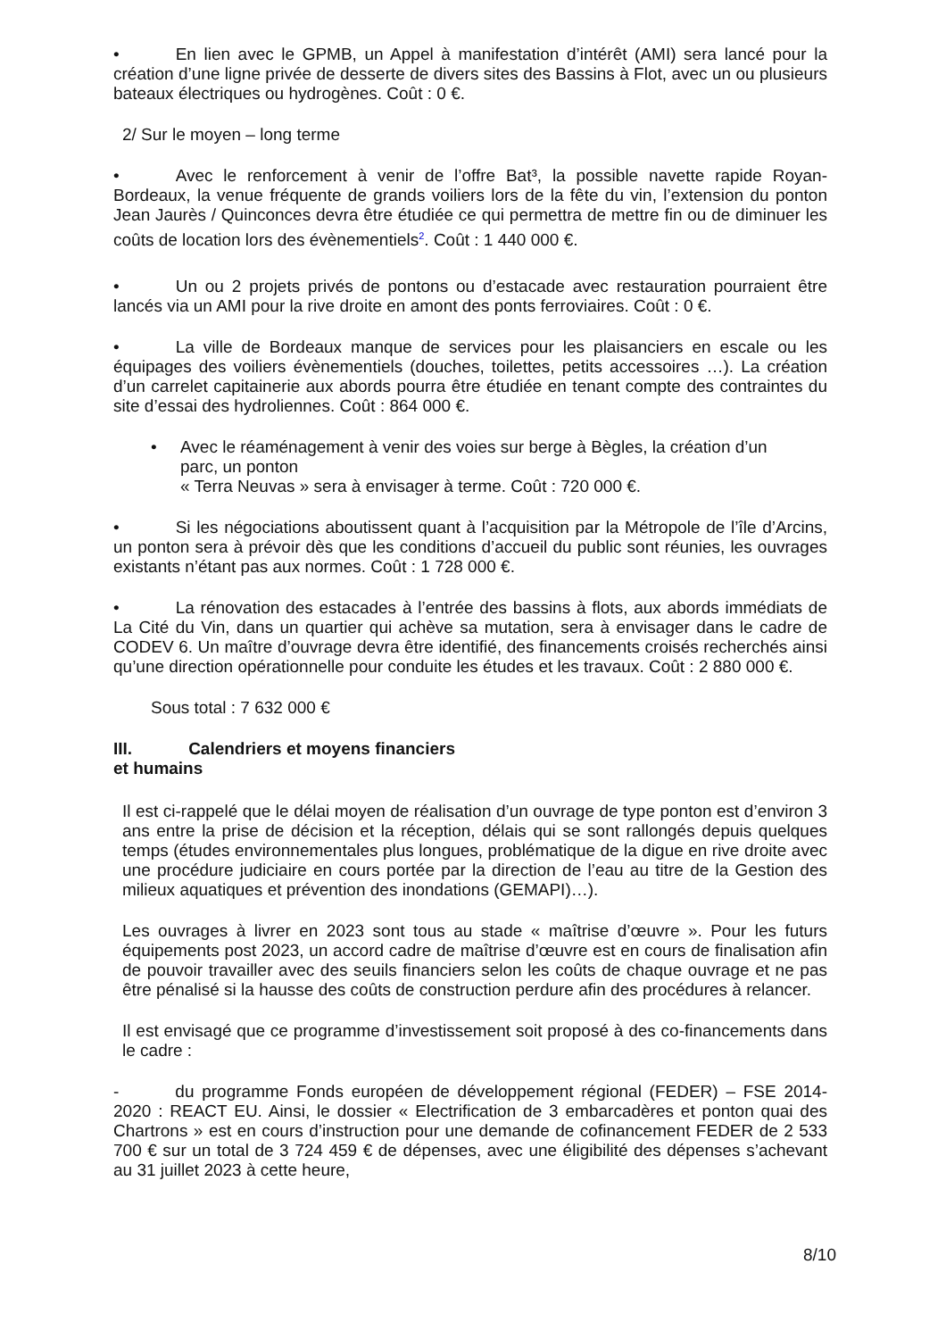• En lien avec le GPMB, un Appel à manifestation d’intérêt (AMI) sera lancé pour la création d’une ligne privée de desserte de divers sites des Bassins à Flot, avec un ou plusieurs bateaux électriques ou hydrogènes. Coût : 0 €.
2/ Sur le moyen – long terme
• Avec le renforcement à venir de l’offre Bat³, la possible navette rapide Royan-Bordeaux, la venue fréquente de grands voiliers lors de la fête du vin, l’extension du ponton Jean Jaurès / Quinconces devra être étudiée ce qui permettra de mettre fin ou de diminuer les coûts de location lors des évènementiels<sup>2</sup>. Coût : 1 440 000 €.
• Un ou 2 projets privés de pontons ou d’estacade avec restauration pourraient être lancés via un AMI pour la rive droite en amont des ponts ferroviaires. Coût : 0 €.
• La ville de Bordeaux manque de services pour les plaisanciers en escale ou les équipages des voiliers évènementiels (douches, toilettes, petits accessoires …). La création d’un carrelet capitainerie aux abords pourra être étudiée en tenant compte des contraintes du site d’essai des hydroliennes. Coût : 864 000 €.
• Avec le réaménagement à venir des voies sur berge à Bègles, la création d’un parc, un ponton
« Terra Neuvas » sera à envisager à terme. Coût : 720 000 €.
• Si les négociations aboutissent quant à l’acquisition par la Métropole de l’île d’Arcins, un ponton sera à prévoir dès que les conditions d’accueil du public sont réunies, les ouvrages existants n’étant pas aux normes. Coût : 1 728 000 €.
• La rénovation des estacades à l’entrée des bassins à flots, aux abords immédiats de La Cité du Vin, dans un quartier qui achève sa mutation, sera à envisager dans le cadre de CODEV 6. Un maître d’ouvrage devra être identifié, des financements croisés recherchés ainsi qu’une direction opérationnelle pour conduite les études et les travaux. Coût : 2 880 000 €.
Sous total : 7 632 000 €
III. Calendriers et moyens financiers
et humains
Il est ci-rappelé que le délai moyen de réalisation d’un ouvrage de type ponton est d’environ 3 ans entre la prise de décision et la réception, délais qui se sont rallongés depuis quelques temps (études environnementales plus longues, problématique de la digue en rive droite avec une procédure judiciaire en cours portée par la direction de l’eau au titre de la Gestion des milieux aquatiques et prévention des inondations (GEMAPI)…).
Les ouvrages à livrer en 2023 sont tous au stade « maîtrise d’œuvre ». Pour les futurs équipements post 2023, un accord cadre de maîtrise d’œuvre est en cours de finalisation afin de pouvoir travailler avec des seuils financiers selon les coûts de chaque ouvrage et ne pas être pénalisé si la hausse des coûts de construction perdure afin des procédures à relancer.
Il est envisagé que ce programme d’investissement soit proposé à des co-financements dans le cadre :
- du programme Fonds européen de développement régional (FEDER) – FSE 2014-2020 : REACT EU. Ainsi, le dossier « Electrification de 3 embarcadères et ponton quai des Chartrons » est en cours d’instruction pour une demande de cofinancement FEDER de 2 533 700 € sur un total de 3 724 459 € de dépenses, avec une éligibilité des dépenses s’achevant au 31 juillet 2023 à cette heure,
8/10